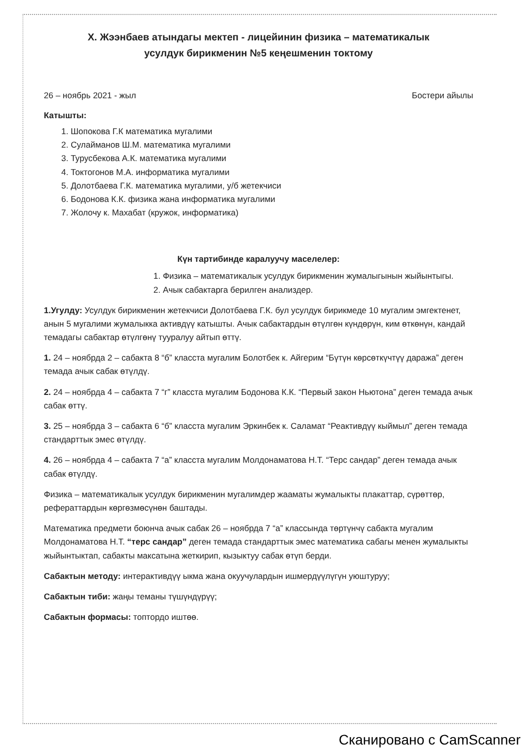Х. Жээнбаев атындагы мектеп - лицейинин физика – математикалык
усулдук бирикменин №5 кеңешменин токтому
26 – ноябрь 2021 - жыл Бостери айылы
Катышты:
1. Шопокова Г.К математика мугалими
2. Сулайманов Ш.М. математика мугалими
3. Турусбекова А.К. математика мугалими
4. Токтогонов М.А. информатика мугалими
5. Долотбаева Г.К. математика мугалими, у/б жетекчиси
6. Бодонова К.К. физика жана информатика мугалими
7. Жолочу к. Махабат (кружок, информатика)
Күн тартибинде каралуучу маселелер:
1. Физика – математикалык усулдук бирикменин жумалыгынын жыйынтыгы.
2. Ачык сабактарга берилген анализдер.
1.Угулду: Усулдук бирикменин жетекчиси Долотбаева Г.К. бул усулдук бирикмеде 10 мугалим эмгектенет, анын 5 мугалими жумалыкка активдүү катышты. Ачык сабактардын өтүлгөн күндөрүн, ким өткөнүн, кандай темадагы сабактар өтүлгөнү тууралуу айтып өттү.
1. 24 – ноябрда 2 – сабакта 8 “б” класста мугалим Болотбек к. Айгерим “Бүтүн көрсөткүчтүү даража” деген темада ачык сабак өтүлдү.
2. 24 – ноябрда 4 – сабакта 7 “г” класста мугалим Бодонова К.К. “Первый закон Ньютона” деген темада ачык сабак өттү.
3. 25 – ноябрда 3 – сабакта 6 “б” класста мугалим Эркинбек к. Саламат “Реактивдүү кыймыл” деген темада стандарттык эмес өтүлдү.
4. 26 – ноябрда 4 – сабакта 7 “а” класста мугалим Молдонаматова Н.Т. “Терс сандар” деген темада ачык сабак өтүлдү.
Физика – математикалык усулдук бирикменин мугалимдер жааматы жумалыкты плакаттар, сүрөттөр, рефераттардын көргөзмөсүнөн баштады.
Математика предмети боюнча ачык сабак 26 – ноябрда 7 “а” классында төртүнчү сабакта мугалим Молдонаматова Н.Т. “терс сандар” деген темада стандарттык эмес математика сабагы менен жумалыкты жыйынтыктап, сабакты максатына жеткирип, кызыктуу сабак өтүп берди.
Сабактын методу: интерактивдүү ыкма жана окуучулардын ишмердүүлүгүн уюштуруу;
Сабактын тиби: жаңы теманы түшүндүрүү;
Сабактын формасы: топтордо иштөө.
Сканировано с CamScanner